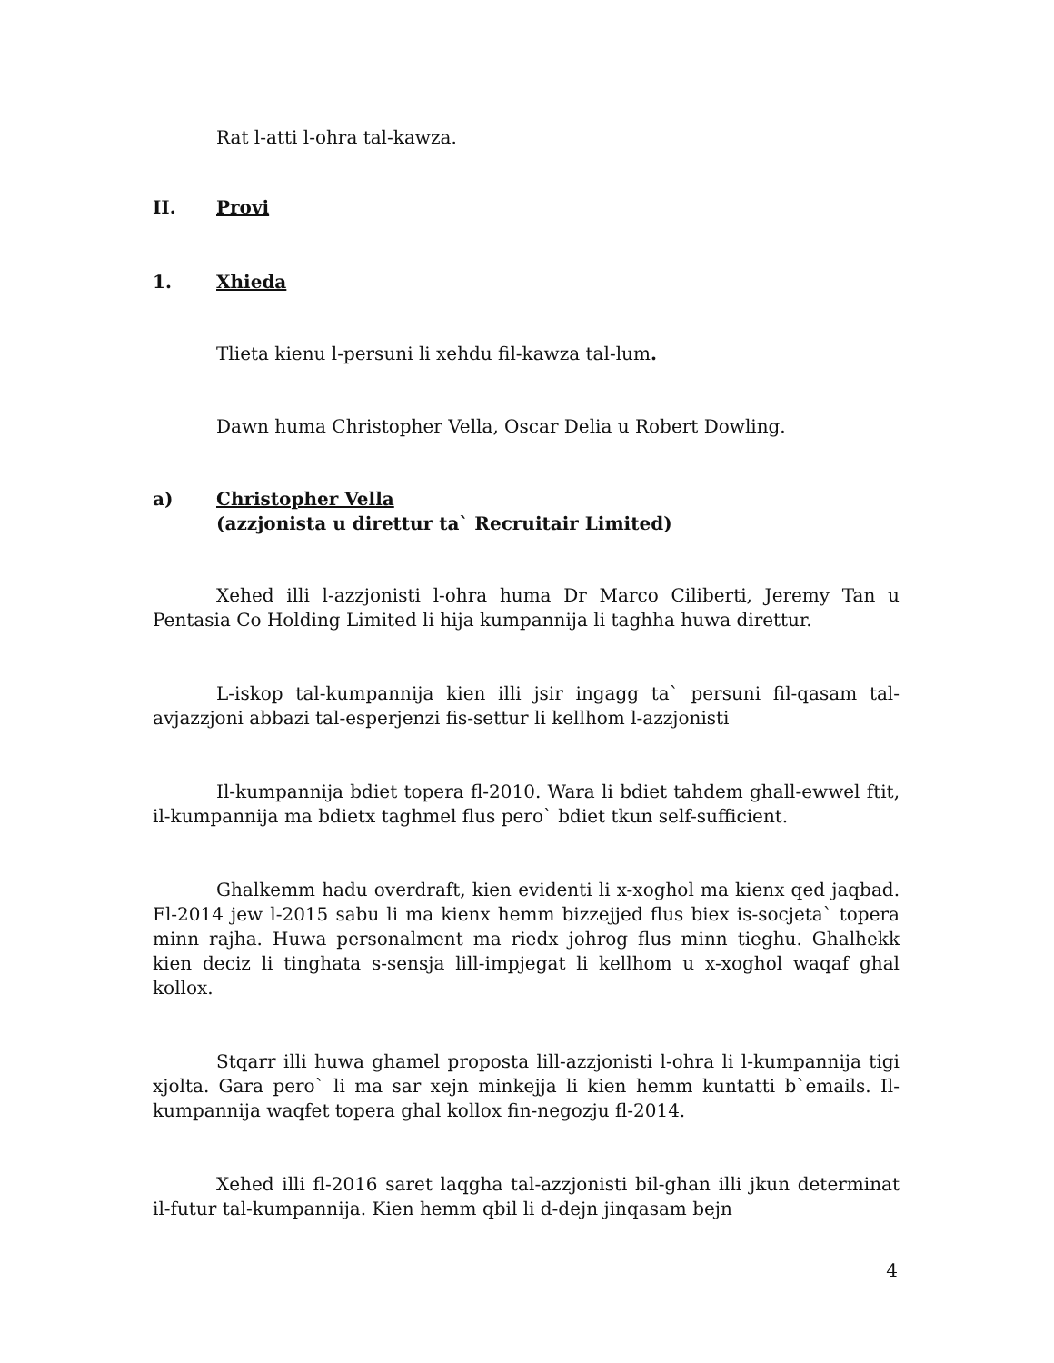Rat l-atti l-ohra tal-kawza.
II. Provi
1. Xhieda
Tlieta kienu l-persuni li xehdu fil-kawza tal-lum.
Dawn huma Christopher Vella, Oscar Delia u Robert Dowling.
a) Christopher Vella
(azzjonista u direttur ta` Recruitair Limited)
Xehed illi l-azzjonisti l-ohra huma Dr Marco Ciliberti, Jeremy Tan u Pentasia Co Holding Limited li hija kumpannija li taghha huwa direttur.
L-iskop tal-kumpannija kien illi jsir ingagg ta` persuni fil-qasam tal-avjazzjoni abbazi tal-esperjenzi fis-settur li kellhom l-azzjonisti
Il-kumpannija bdiet topera fl-2010. Wara li bdiet tahdem ghall-ewwel ftit, il-kumpannija ma bdietx taghmel flus pero` bdiet tkun self-sufficient.
Ghalkemm hadu overdraft, kien evidenti li x-xoghol ma kienx qed jaqbad. Fl-2014 jew l-2015 sabu li ma kienx hemm bizzejjed flus biex is-socjeta` topera minn rajha. Huwa personalment ma riedx johrog flus minn tieghu. Ghalhekk kien deciz li tinghata s-sensja lill-impjegat li kellhom u x-xoghol waqaf ghal kollox.
Stqarr illi huwa ghamel proposta lill-azzjonisti l-ohra li l-kumpannija tigi xjolta. Gara pero` li ma sar xejn minkejja li kien hemm kuntatti b`emails. Il-kumpannija waqfet topera ghal kollox fin-negozju fl-2014.
Xehed illi fl-2016 saret laqgha tal-azzjonisti bil-ghan illi jkun determinat il-futur tal-kumpannija. Kien hemm qbil li d-dejn jinqasam bejn
4